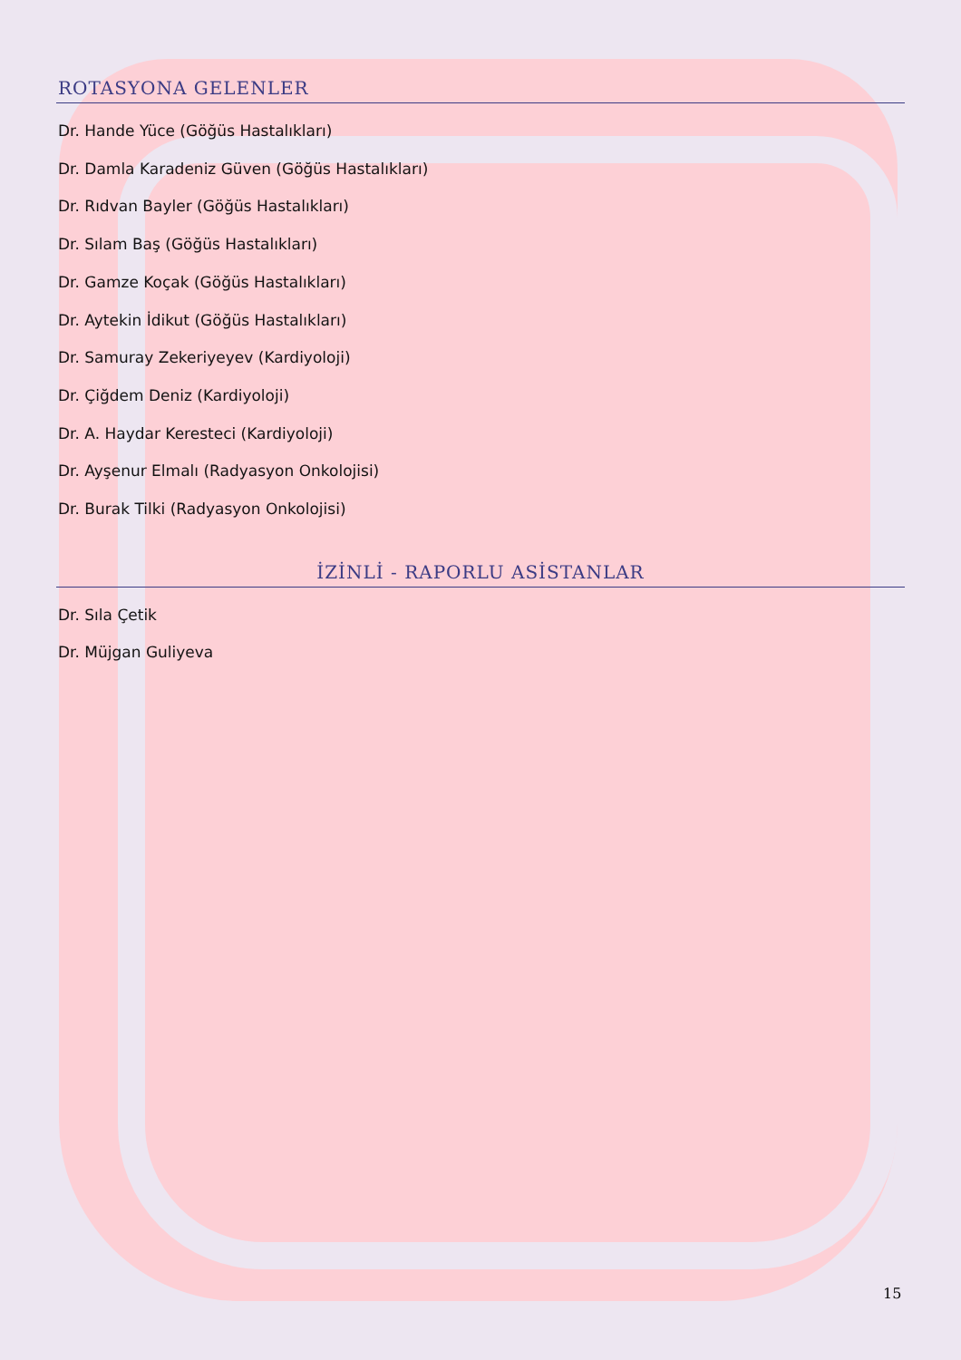ROTASYONA GELENLER
Dr. Hande Yüce (Göğüs Hastalıkları)
Dr. Damla Karadeniz Güven (Göğüs Hastalıkları)
Dr. Rıdvan Bayler (Göğüs Hastalıkları)
Dr. Sılam Baş (Göğüs Hastalıkları)
Dr. Gamze Koçak (Göğüs Hastalıkları)
Dr. Aytekin İdikut (Göğüs Hastalıkları)
Dr. Samuray Zekeriyeyev (Kardiyoloji)
Dr. Çiğdem Deniz (Kardiyoloji)
Dr. A. Haydar Keresteci (Kardiyoloji)
Dr. Ayşenur Elmalı (Radyasyon Onkolojisi)
Dr. Burak Tilki (Radyasyon Onkolojisi)
İZİNLİ - RAPORLU ASİSTANLAR
Dr. Sıla Çetik
Dr. Müjgan Guliyeva
15